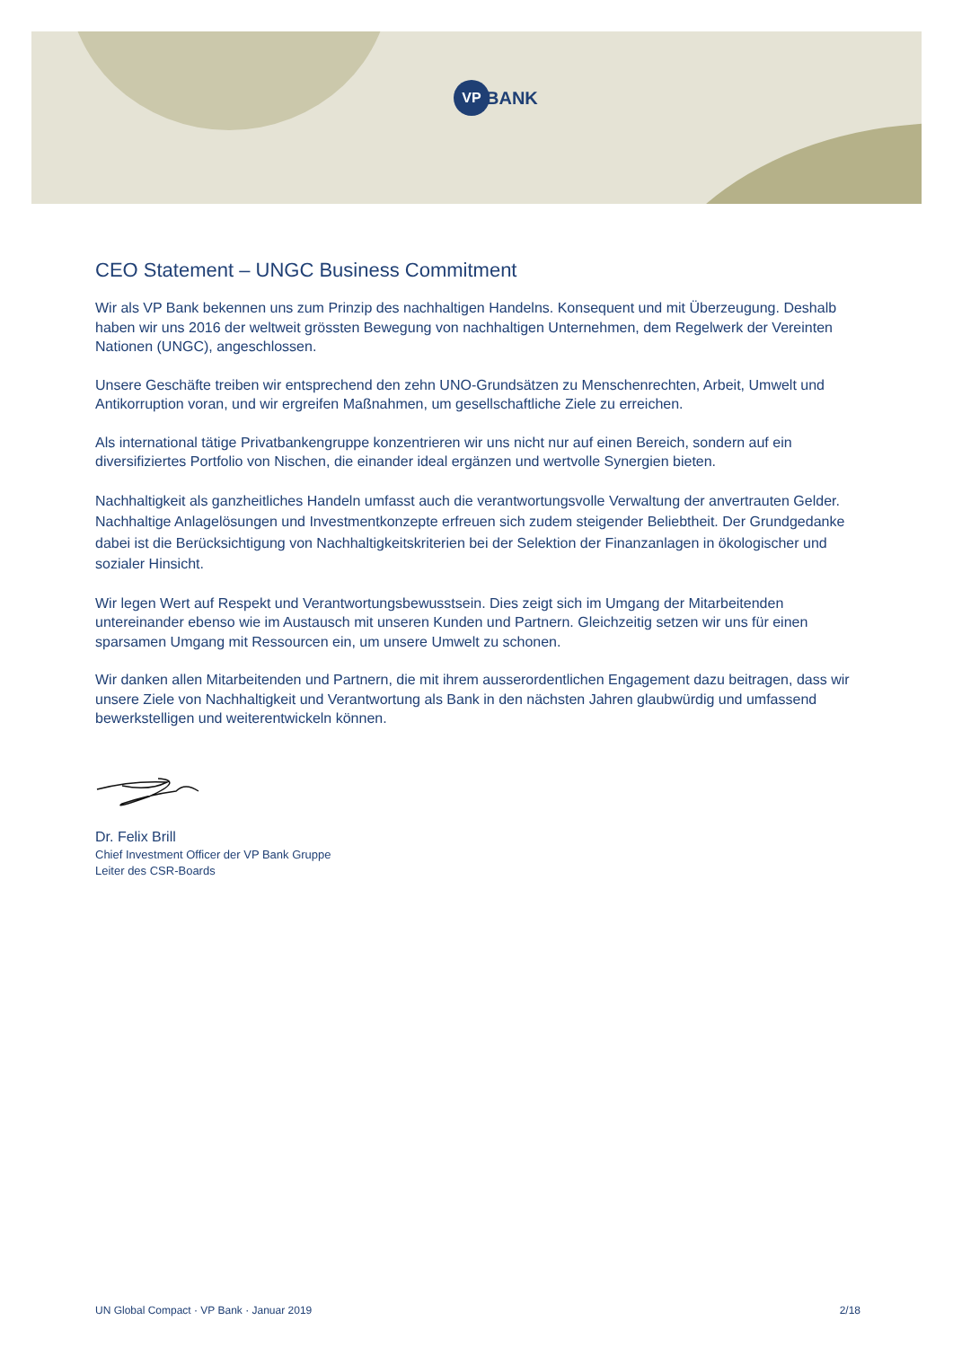VP
BANK
CEO Statement – UNGC Business Commitment
Wir als VP Bank bekennen uns zum Prinzip des nachhaltigen Handelns. Konsequent und mit Überzeu­gung. Deshalb haben wir uns 2016 der weltweit grössten Bewegung von nachhaltigen Unternehmen, dem Regelwerk der Vereinten Nationen (UNGC), angeschlossen.
Unsere Geschäfte treiben wir entsprechend den zehn UNO-Grundsätzen zu Menschenrechten, Arbeit, Umwelt und Antikorruption voran, und wir ergreifen Maßnahmen, um gesellschaftliche Ziele zu errei­chen.
Als international tätige Privatbankengruppe konzentrieren wir uns nicht nur auf einen Bereich, sondern auf ein diversifiziertes Portfolio von Nischen, die einander ideal ergänzen und wertvolle Synergien bieten.
Nachhaltigkeit als ganzheitliches Handeln umfasst auch die verantwortungsvolle Verwaltung der anver­trauten Gelder. Nachhaltige Anlagelösungen und Investmentkonzepte erfreuen sich zudem steigender Beliebtheit. Der Grundgedanke dabei ist die Berücksichtigung von Nachhaltigkeitskriterien bei der Se­lektion der Finanzanlagen in ökologischer und sozialer Hinsicht.
Wir legen Wert auf Respekt und Verantwortungsbewusstsein. Dies zeigt sich im Umgang der Mitarbei­tenden untereinander ebenso wie im Austausch mit unseren Kunden und Partnern. Gleichzeitig setzen wir uns für einen sparsamen Umgang mit Ressourcen ein, um unsere Umwelt zu schonen.
Wir danken allen Mitarbeitenden und Partnern, die mit ihrem ausserordentlichen Engagement dazu bei­tragen, dass wir unsere Ziele von Nachhaltigkeit und Verantwortung als Bank in den nächsten Jahren glaubwürdig und umfassend bewerkstelligen und weiterentwickeln können.
Dr. Felix Brill
Chief Investment Officer der VP Bank Gruppe
Leiter des CSR-Boards
UN Global Compact · VP Bank · Januar 2019 2/18